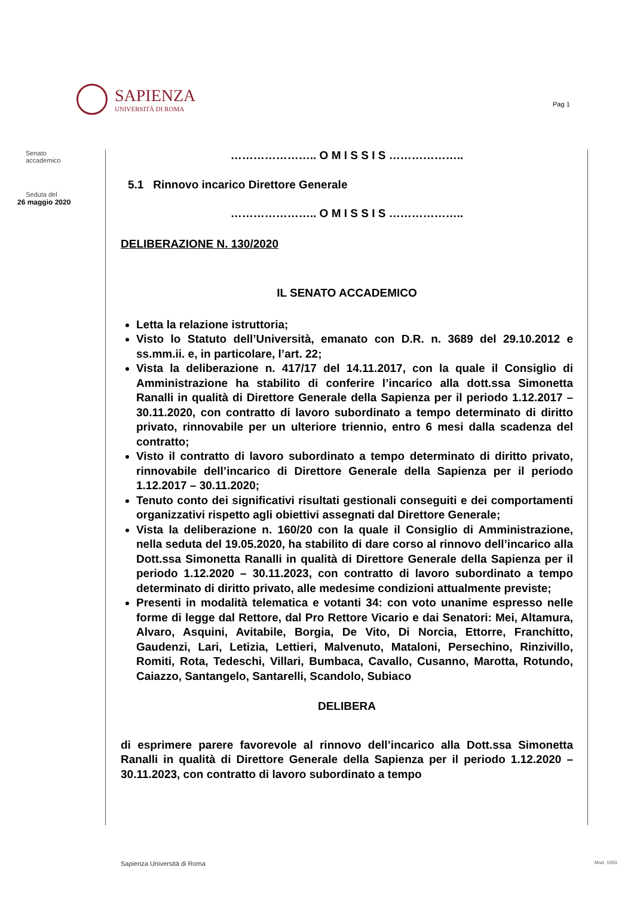SAPIENZA
UNIVERSITÀ DI ROMA
Pag 1
Senato
accademico
Seduta del
26 maggio 2020
………………….. O M I S S I S ………………..
5.1 Rinnovo incarico Direttore Generale
………………….. O M I S S I S ………………..
DELIBERAZIONE N. 130/2020
IL SENATO ACCADEMICO
Letta la relazione istruttoria;
Visto lo Statuto dell’Università, emanato con D.R. n. 3689 del 29.10.2012 e ss.mm.ii. e, in particolare, l’art. 22;
Vista la deliberazione n. 417/17 del 14.11.2017, con la quale il Consiglio di Amministrazione ha stabilito di conferire l’incarico alla dott.ssa Simonetta Ranalli in qualità di Direttore Generale della Sapienza per il periodo 1.12.2017 – 30.11.2020, con contratto di lavoro subordinato a tempo determinato di diritto privato, rinnovabile per un ulteriore triennio, entro 6 mesi dalla scadenza del contratto;
Visto il contratto di lavoro subordinato a tempo determinato di diritto privato, rinnovabile dell’incarico di Direttore Generale della Sapienza per il periodo 1.12.2017 – 30.11.2020;
Tenuto conto dei significativi risultati gestionali conseguiti e dei comportamenti organizzativi rispetto agli obiettivi assegnati dal Direttore Generale;
Vista la deliberazione n. 160/20 con la quale il Consiglio di Amministrazione, nella seduta del 19.05.2020, ha stabilito di dare corso al rinnovo dell’incarico alla Dott.ssa Simonetta Ranalli in qualità di Direttore Generale della Sapienza per il periodo 1.12.2020 – 30.11.2023, con contratto di lavoro subordinato a tempo determinato di diritto privato, alle medesime condizioni attualmente previste;
Presenti in modalità telematica e votanti 34: con voto unanime espresso nelle forme di legge dal Rettore, dal Pro Rettore Vicario e dai Senatori: Mei, Altamura, Alvaro, Asquini, Avitabile, Borgia, De Vito, Di Norcia, Ettorre, Franchitto, Gaudenzi, Lari, Letizia, Lettieri, Malvenuto, Mataloni, Persechino, Rinzivillo, Romiti, Rota, Tedeschi, Villari, Bumbaca, Cavallo, Cusanno, Marotta, Rotundo, Caiazzo, Santangelo, Santarelli, Scandolo, Subiaco
DELIBERA
di esprimere parere favorevole al rinnovo dell’incarico alla Dott.ssa Simonetta Ranalli in qualità di Direttore Generale della Sapienza per il periodo 1.12.2020 – 30.11.2023, con contratto di lavoro subordinato a tempo
Sapienza Università di Roma Mod. 1003